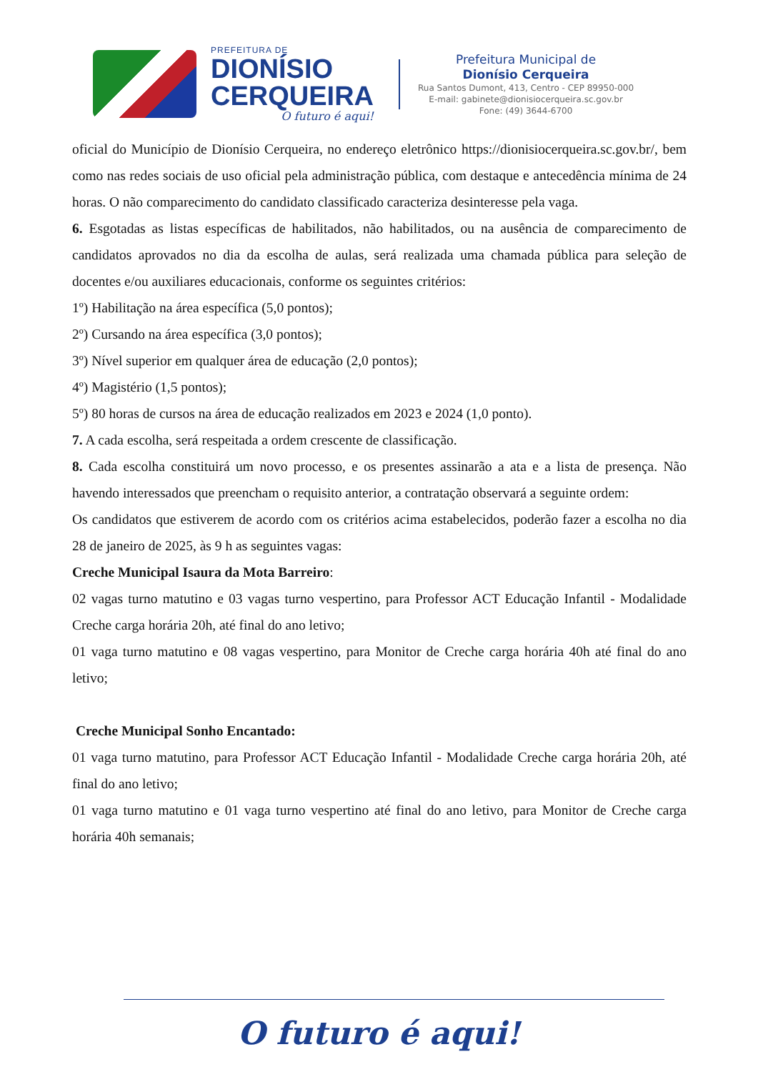PREFEITURA DE
DIONÍSIO
CERQUEIRA
O futuro é aqui!
Prefeitura Municipal de
Dionísio Cerqueira
Rua Santos Dumont, 413, Centro - CEP 89950-000
E-mail: gabinete@dionisiocerqueira.sc.gov.br
Fone: (49) 3644-6700
oficial do Município de Dionísio Cerqueira, no endereço eletrônico https://dionisiocerqueira.sc.gov.br/, bem como nas redes sociais de uso oficial pela administração pública, com destaque e antecedência mínima de 24 horas. O não comparecimento do candidato classificado caracteriza desinteresse pela vaga.
6. Esgotadas as listas específicas de habilitados, não habilitados, ou na ausência de comparecimento de candidatos aprovados no dia da escolha de aulas, será realizada uma chamada pública para seleção de docentes e/ou auxiliares educacionais, conforme os seguintes critérios:
1º) Habilitação na área específica (5,0 pontos);
2º) Cursando na área específica (3,0 pontos);
3º) Nível superior em qualquer área de educação (2,0 pontos);
4º) Magistério (1,5 pontos);
5º) 80 horas de cursos na área de educação realizados em 2023 e 2024 (1,0 ponto).
7. A cada escolha, será respeitada a ordem crescente de classificação.
8. Cada escolha constituirá um novo processo, e os presentes assinarão a ata e a lista de presença. Não havendo interessados que preencham o requisito anterior, a contratação observará a seguinte ordem:
Os candidatos que estiverem de acordo com os critérios acima estabelecidos, poderão fazer a escolha no dia 28 de janeiro de 2025, às 9 h as seguintes vagas:
Creche Municipal Isaura da Mota Barreiro:
02 vagas turno matutino e 03 vagas turno vespertino, para Professor ACT Educação Infantil - Modalidade Creche carga horária 20h, até final do ano letivo;
01 vaga turno matutino e 08 vagas vespertino, para Monitor de Creche carga horária 40h até final do ano letivo;
Creche Municipal Sonho Encantado:
01 vaga turno matutino, para Professor ACT Educação Infantil - Modalidade Creche carga horária 20h, até final do ano letivo;
01 vaga turno matutino e 01 vaga turno vespertino até final do ano letivo, para Monitor de Creche carga horária 40h semanais;
O futuro é aqui!